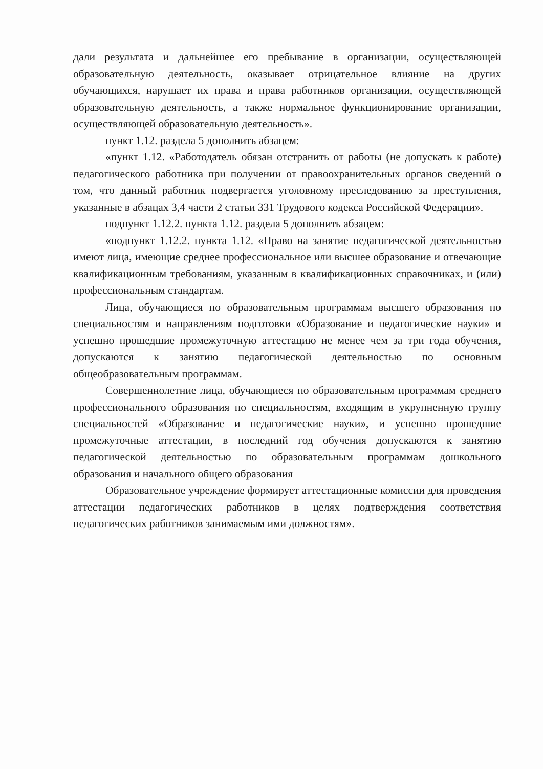дали результата и дальнейшее его пребывание в организации, осуществляющей образовательную деятельность, оказывает отрицательное влияние на других обучающихся, нарушает их права и права работников организации, осуществляющей образовательную деятельность, а также нормальное функционирование организации, осуществляющей образовательную деятельность».
пункт 1.12. раздела 5 дополнить абзацем:
«пункт 1.12. «Работодатель обязан отстранить от работы (не допускать к работе) педагогического работника при получении от правоохранительных органов сведений о том, что данный работник подвергается уголовному преследованию за преступления, указанные в абзацах 3,4 части 2 статьи 331 Трудового кодекса Российской Федерации».
подпункт 1.12.2. пункта 1.12. раздела 5 дополнить абзацем:
«подпункт 1.12.2. пункта 1.12. «Право на занятие педагогической деятельностью имеют лица, имеющие среднее профессиональное или высшее образование и отвечающие квалификационным требованиям, указанным в квалификационных справочниках, и (или) профессиональным стандартам.
Лица, обучающиеся по образовательным программам высшего образования по специальностям и направлениям подготовки «Образование и педагогические науки» и успешно прошедшие промежуточную аттестацию не менее чем за три года обучения, допускаются к занятию педагогической деятельностью по основным общеобразовательным программам.
Совершеннолетние лица, обучающиеся по образовательным программам среднего профессионального образования по специальностям, входящим в укрупненную группу специальностей «Образование и педагогические науки», и успешно прошедшие промежуточные аттестации, в последний год обучения допускаются к занятию педагогической деятельностью по образовательным программам дошкольного образования и начального общего образования
Образовательное учреждение формирует аттестационные комиссии для проведения аттестации педагогических работников в целях подтверждения соответствия педагогических работников занимаемым ими должностям».